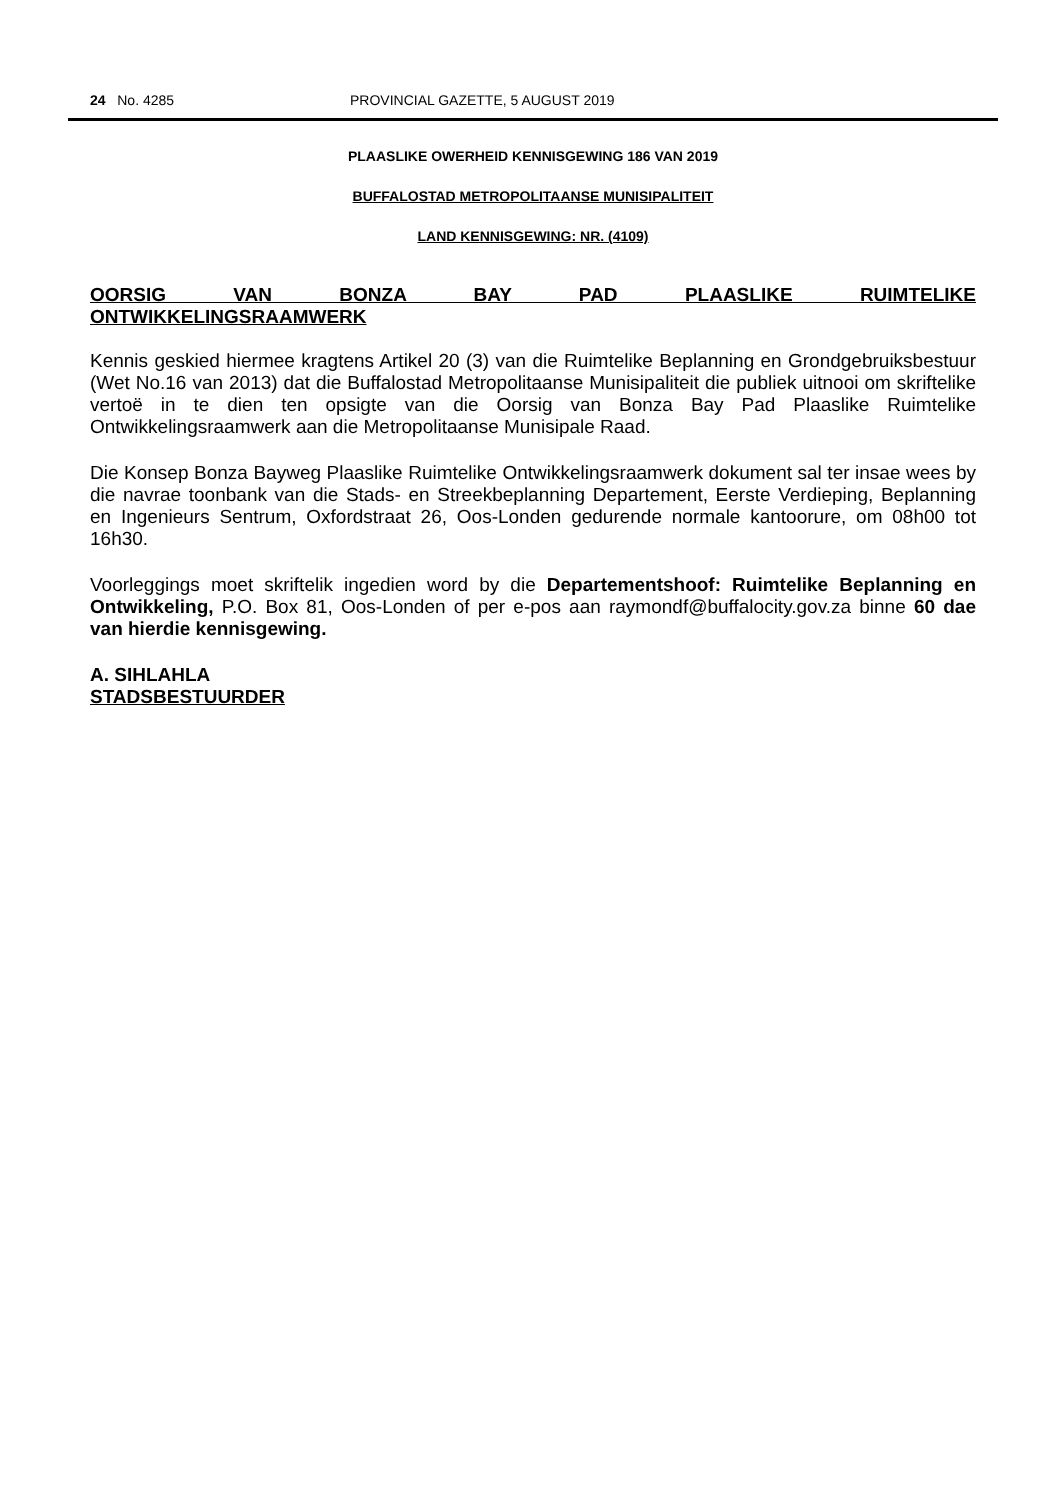24 No. 4285 PROVINCIAL GAZETTE, 5 AUGUST 2019
PLAASLIKE OWERHEID KENNISGEWING 186 VAN 2019
BUFFALOSTAD METROPOLITAANSE MUNISIPALITEIT
LAND KENNISGEWING: NR. (4109)
OORSIG VAN BONZA BAY PAD PLAASLIKE RUIMTELIKE ONTWIKKELINGSRAAMWERK
Kennis geskied hiermee kragtens Artikel 20 (3) van die Ruimtelike Beplanning en Grondgebruiksbestuur (Wet No.16 van 2013) dat die Buffalostad Metropolitaanse Munisipaliteit die publiek uitnooi om skriftelike vertoë in te dien ten opsigte van die Oorsig van Bonza Bay Pad Plaaslike Ruimtelike Ontwikkelingsraamwerk aan die Metropolitaanse Munisipale Raad.
Die Konsep Bonza Bayweg Plaaslike Ruimtelike Ontwikkelingsraamwerk dokument sal ter insae wees by die navrae toonbank van die Stads- en Streekbeplanning Departement, Eerste Verdieping, Beplanning en Ingenieurs Sentrum, Oxfordstraat 26, Oos-Londen gedurende normale kantoorure, om 08h00 tot 16h30.
Voorleggings moet skriftelik ingedien word by die Departementshoof: Ruimtelike Beplanning en Ontwikkeling, P.O. Box 81, Oos-Londen of per e-pos aan raymondf@buffalocity.gov.za binne 60 dae van hierdie kennisgewing.
A. SIHLAHLA
STADSBESTUURDER